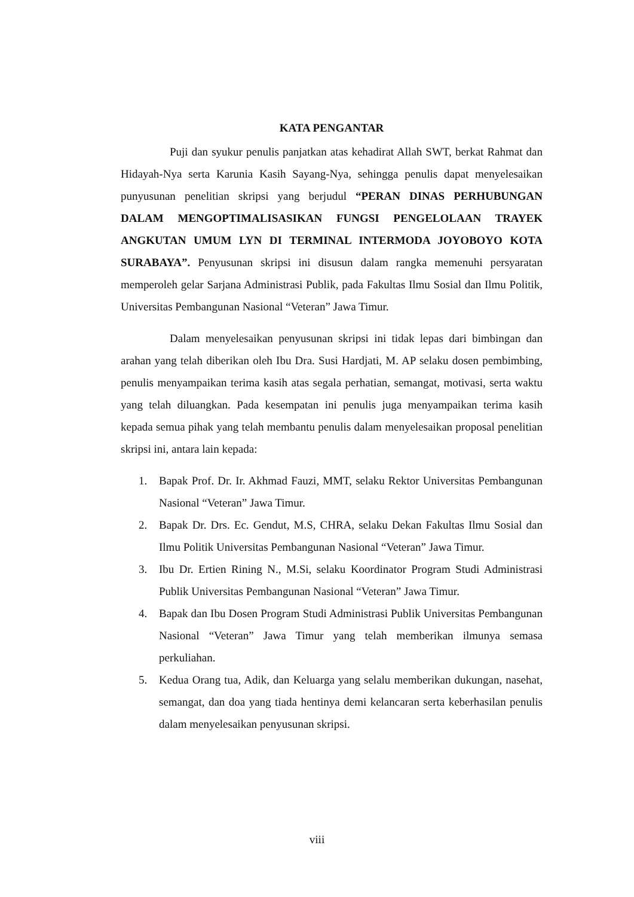KATA PENGANTAR
Puji dan syukur penulis panjatkan atas kehadirat Allah SWT, berkat Rahmat dan Hidayah-Nya serta Karunia Kasih Sayang-Nya, sehingga penulis dapat menyelesaikan punyusunan penelitian skripsi yang berjudul “PERAN DINAS PERHUBUNGAN DALAM MENGOPTIMALISASIKAN FUNGSI PENGELOLAAN TRAYEK ANGKUTAN UMUM LYN DI TERMINAL INTERMODA JOYOBOYO KOTA SURABAYA”. Penyusunan skripsi ini disusun dalam rangka memenuhi persyaratan memperoleh gelar Sarjana Administrasi Publik, pada Fakultas Ilmu Sosial dan Ilmu Politik, Universitas Pembangunan Nasional “Veteran” Jawa Timur.
Dalam menyelesaikan penyusunan skripsi ini tidak lepas dari bimbingan dan arahan yang telah diberikan oleh Ibu Dra. Susi Hardjati, M. AP selaku dosen pembimbing, penulis menyampaikan terima kasih atas segala perhatian, semangat, motivasi, serta waktu yang telah diluangkan. Pada kesempatan ini penulis juga menyampaikan terima kasih kepada semua pihak yang telah membantu penulis dalam menyelesaikan proposal penelitian skripsi ini, antara lain kepada:
1. Bapak Prof. Dr. Ir. Akhmad Fauzi, MMT, selaku Rektor Universitas Pembangunan Nasional “Veteran” Jawa Timur.
2. Bapak Dr. Drs. Ec. Gendut, M.S, CHRA, selaku Dekan Fakultas Ilmu Sosial dan Ilmu Politik Universitas Pembangunan Nasional “Veteran” Jawa Timur.
3. Ibu Dr. Ertien Rining N., M.Si, selaku Koordinator Program Studi Administrasi Publik Universitas Pembangunan Nasional “Veteran” Jawa Timur.
4. Bapak dan Ibu Dosen Program Studi Administrasi Publik Universitas Pembangunan Nasional “Veteran” Jawa Timur yang telah memberikan ilmunya semasa perkuliahan.
5. Kedua Orang tua, Adik, dan Keluarga yang selalu memberikan dukungan, nasehat, semangat, dan doa yang tiada hentinya demi kelancaran serta keberhasilan penulis dalam menyelesaikan penyusunan skripsi.
viii